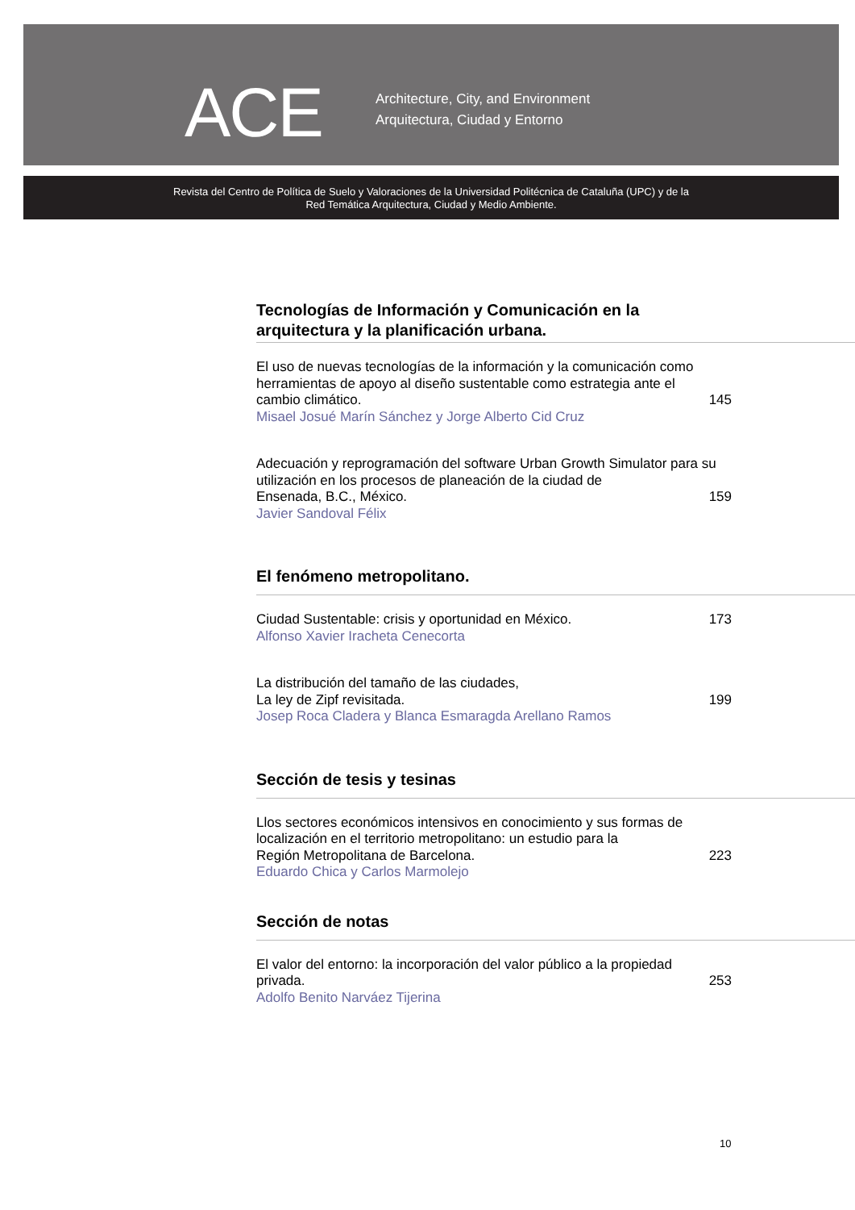ACE
Architecture, City, and Environment
Arquitectura, Ciudad y Entorno
Revista del Centro de Política de Suelo y Valoraciones de la Universidad Politécnica de Cataluña (UPC) y de la
Red Temática Arquitectura, Ciudad y Medio Ambiente.
Tecnologías de Información y Comunicación en la
arquitectura y la planificación urbana.
El uso de nuevas tecnologías de la información y la comunicación como herramientas de apoyo al diseño sustentable como estrategia ante el
cambio climático. 145
Misael Josué Marín Sánchez y Jorge Alberto Cid Cruz
Adecuación y reprogramación del software Urban Growth Simulator para su utilización en los procesos de planeación de la ciudad de
Ensenada, B.C., México. 159
Javier Sandoval Félix
El fenómeno metropolitano.
Ciudad Sustentable: crisis y oportunidad en México. 173
Alfonso Xavier Iracheta Cenecorta
La distribución del tamaño de las ciudades,
La ley de Zipf revisitada. 199
Josep Roca Cladera y Blanca Esmaragda Arellano Ramos
Sección de tesis y tesinas
Llos sectores económicos intensivos en conocimiento y sus formas de localización en el territorio metropolitano: un estudio para la
Región Metropolitana de Barcelona. 223
Eduardo Chica y Carlos Marmolejo
Sección de notas
El valor del entorno: la incorporación del valor público a la propiedad
privada. 253
Adolfo Benito Narváez Tijerina
10